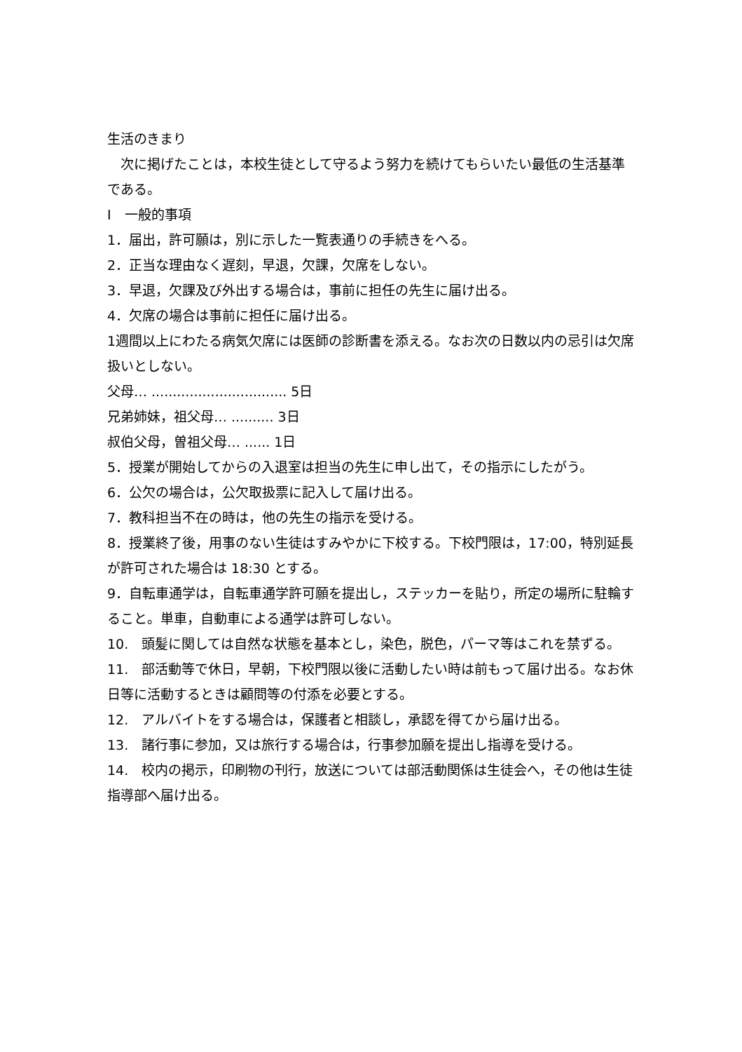生活のきまり
　次に掲げたことは，本校生徒として守るよう努力を続けてもらいたい最低の生活基準である。
Ⅰ　一般的事項
1．届出，許可願は，別に示した一覧表通りの手続きをへる。
2．正当な理由なく遅刻，早退，欠課，欠席をしない。
3．早退，欠課及び外出する場合は，事前に担任の先生に届け出る。
4．欠席の場合は事前に担任に届け出る。
1週間以上にわたる病気欠席には医師の診断書を添える。なお次の日数以内の忌引は欠席扱いとしない。
父母… ................................ 5日
兄弟姉妹，祖父母… .......... 3日
叔伯父母，曽祖父母… ...... 1日
5．授業が開始してからの入退室は担当の先生に申し出て，その指示にしたがう。
6．公欠の場合は，公欠取扱票に記入して届け出る。
7．教科担当不在の時は，他の先生の指示を受ける。
8．授業終了後，用事のない生徒はすみやかに下校する。下校門限は，17:00，特別延長が許可された場合は 18:30 とする。
9．自転車通学は，自転車通学許可願を提出し，ステッカーを貼り，所定の場所に駐輪すること。単車，自動車による通学は許可しない。
10.　頭髪に関しては自然な状態を基本とし，染色，脱色，パーマ等はこれを禁ずる。
11.　部活動等で休日，早朝，下校門限以後に活動したい時は前もって届け出る。なお休日等に活動するときは顧問等の付添を必要とする。
12.　アルバイトをする場合は，保護者と相談し，承認を得てから届け出る。
13.　諸行事に参加，又は旅行する場合は，行事参加願を提出し指導を受ける。
14.　校内の掲示，印刷物の刊行，放送については部活動関係は生徒会へ，その他は生徒指導部へ届け出る。